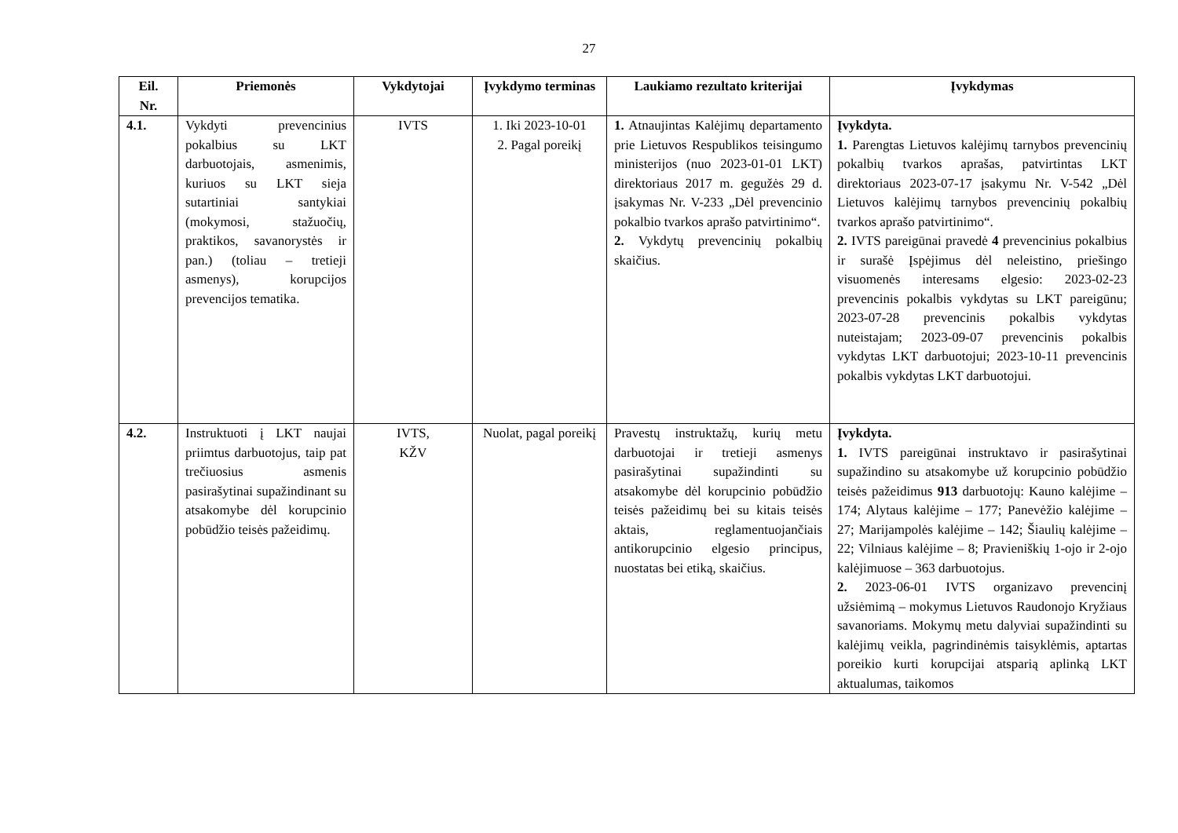27
| Eil. Nr. | Priemonės | Vykdytojai | Įvykdymo terminas | Laukiamo rezultato kriterijai | Įvykdymas |
| --- | --- | --- | --- | --- | --- |
| 4.1. | Vykdyti prevencinius pokalbius su LKT darbuotojais, asmenimis, kuriuos su LKT sieja sutartiniai santykiai (mokymosi, stažuočių, praktikos, savanorystės ir pan.) (toliau – tretieji asmenys), korupcijos prevencijos tematika. | IVTS | 1. Iki 2023-10-01 2. Pagal poreikį | 1. Atnaujintas Kalėjimų departamento prie Lietuvos Respublikos teisingumo ministerijos (nuo 2023-01-01 LKT) direktoriaus 2017 m. gegužės 29 d. įsakymas Nr. V-233 „Dėl prevencinio pokalbio tvarkos aprašo patvirtinimo“. 2. Vykdytų prevencinių pokalbių skaičius. | Įvykdyta. 1. Parengtas Lietuvos kalėjimų tarnybos prevencinių pokalbių tvarkos aprašas, patvirtintas LKT direktoriaus 2023-07-17 įsakymu Nr. V-542 „Dėl Lietuvos kalėjimų tarnybos prevencinių pokalbių tvarkos aprašo patvirtinimo“. 2. IVTS pareigūnai pravedė 4 prevencinius pokalbius ir surašė Įspėjimus dėl neleistino, priešingo visuomenės interesams elgesio: 2023-02-23 prevencinis pokalbis vykdytas su LKT pareigūnu; 2023-07-28 prevencinis pokalbis vykdytas nuteistajam; 2023-09-07 prevencinis pokalbis vykdytas LKT darbuotojui; 2023-10-11 prevencinis pokalbis vykdytas LKT darbuotojui. |
| 4.2. | Instruktuoti į LKT naujai priimtus darbuotojus, taip pat trečiuosius asmenis pasirašytinai supažindinant su atsakomybe dėl korupcinio pobūdžio teisės pažeidimų. | IVTS, KŽV | Nuolat, pagal poreikį | Pravestų instruktažų, kurių metu darbuotojai ir tretieji asmenys pasirašytinai supažindinti su atsakomybe dėl korupcinio pobūdžio teisės pažeidimų bei su kitais teisės aktais, reglamentuojančiais antikorupcinio elgesio principus, nuostatas bei etiką, skaičius. | Įvykdyta. 1. IVTS pareigūnai instruktavo ir pasirašytinai supažindino su atsakomybe už korupcinio pobūdžio teisės pažeidimus 913 darbuotojų: Kauno kalėjime – 174; Alytaus kalėjime – 177; Panevėžio kalėjime – 27; Marijampolės kalėjime – 142; Šiaulių kalėjime – 22; Vilniaus kalėjime – 8; Pravieniškių 1-ojo ir 2-ojo kalėjimuose – 363 darbuotojus. 2. 2023-06-01 IVTS organizavo prevencinį užsiėmimą – mokymus Lietuvos Raudonojo Kryžiaus savanoriams. Mokymų metu dalyviai supažindinti su kalėjimų veikla, pagrindinėmis taisyklėmis, aptartas poreikio kurti korupcijai atsparią aplinką LKT aktualumas, taikomos |